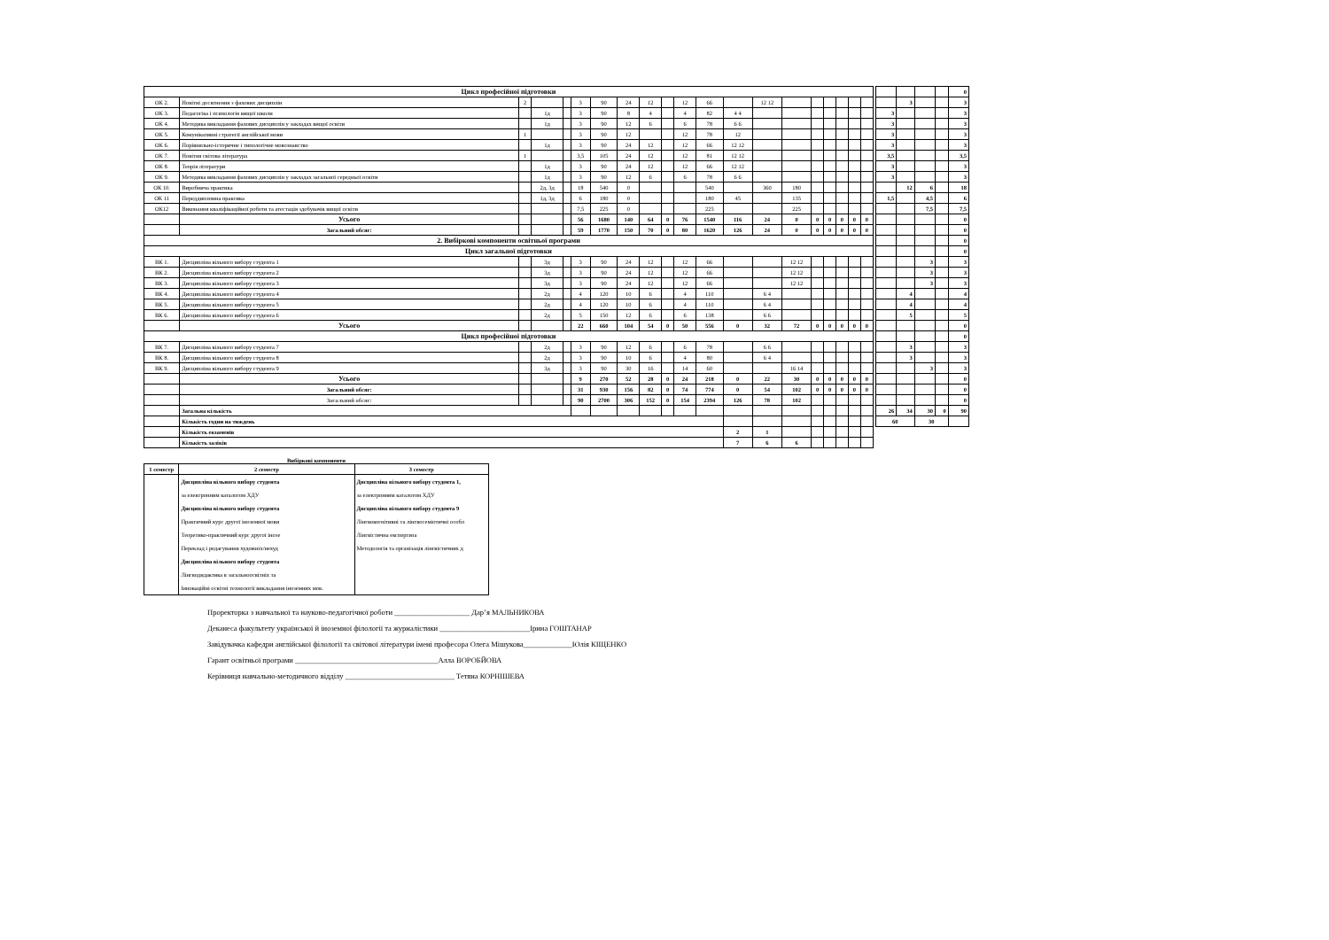| Цикл професійної підготовки | | | | | | | | | | | | | | | | | | | |
| ОК 2. | Новітні досягнення з фахових дисциплін | 2 | | | 3 | 90 | 24 | 12 | | 12 | 66 | | 12 12 | | | | | | |
| ОК 3. | Педагогіка і психологія вищої школи | | 1д | | 3 | 90 | 8 | 4 | | 4 | 82 | 4 4 | | | | | | | |
| ОК 4. | Методика викладання фахових дисциплін у закладах вищої освіти | | 1д | | 3 | 90 | 12 | 6 | | 6 | 78 | 6 6 | | | | | | | |
| ОК 5. | Комунікативні стратегії англійської мови | 1 | | | 3 | 90 | 12 | | | 12 | 78 | 12 | | | | | | | |
| ОК 6. | Порівняльно-історичне і типологічне мовознавство | | 1д | | 3 | 90 | 24 | 12 | | 12 | 66 | 12 12 | | | | | | | |
| ОК 7. | Новітня світова література | 1 | | | 3,5 | 105 | 24 | 12 | | 12 | 81 | 12 12 | | | | | | | |
| ОК 8. | Теорія літератури | | 1д | | 3 | 90 | 24 | 12 | | 12 | 66 | 12 12 | | | | | | | |
| ОК 9. | Методика викладання фахових дисциплін у закладах загальної середньої освіти | | 1д | | 3 | 90 | 12 | 6 | | 6 | 78 | 6 6 | | | | | | | |
| ОК 10. | Виробнича практика | | 2д, 3д | | 18 | 540 | 0 | | | | 540 | | 360 | 180 | | | | | |
| ОК 11 | Переддипломна практика | | 1д, 3д | | 6 | 180 | 0 | | | | 180 | 45 | | 135 | | | | | |
| ОК12 | Виконання кваліфікаційної роботи та атестація здобувачів вищої освіти | | | | 7,5 | 225 | 0 | | | | 225 | | | 225 | | | | | |
| | Усього | | | | 56 | 1680 | 140 | 64 | 0 | 76 | 1540 | 116 | 24 | 0 | 0 | 0 | 0 | 0 | 0 |
| | Загальний обсяг: | | | | 59 | 1770 | 150 | 70 | 0 | 80 | 1620 | 126 | 24 | 0 | 0 | 0 | 0 | 0 | 0 |
| 2. Вибіркові компоненти освітньої програми | | | | | | | | | | | | | | | | | | | |
| Цикл загальної підготовки | | | | | | | | | | | | | | | | | | | |
| ВК 1. | Дисципліна вільного вибору студента 1 | | 3д | | 3 | 90 | 24 | 12 | | 12 | 66 | | | 12 12 | | | | | |
| ВК 2. | Дисципліна вільного вибору студента 2 | | 3д | | 3 | 90 | 24 | 12 | | 12 | 66 | | | 12 12 | | | | | |
| ВК 3. | Дисципліна вільного вибору студента 3 | | 3д | | 3 | 90 | 24 | 12 | | 12 | 66 | | | 12 12 | | | | | |
| ВК 4. | Дисципліна вільного вибору студента 4 | | 2д | | 4 | 120 | 10 | 6 | | 4 | 110 | | 6 4 | | | | | | |
| ВК 5. | Дисципліна вільного вибору студента 5 | | 2д | | 4 | 120 | 10 | 6 | | 4 | 110 | | 6 4 | | | | | | |
| ВК 6. | Дисципліна вільного вибору студента 6 | | 2д | | 5 | 150 | 12 | 6 | | 6 | 138 | | 6 6 | | | | | | |
| | Усього | | | | 22 | 660 | 104 | 54 | 0 | 50 | 556 | 0 | 32 | 72 | 0 | 0 | 0 | 0 | 0 |
| Цикл професійної підготовки | | | | | | | | | | | | | | | | | | | |
| ВК 7. | Дисципліна вільного вибору студента 7 | | 2д | | 3 | 90 | 12 | 6 | | 6 | 78 | | 6 6 | | | | | | |
| ВК 8. | Дисципліна вільного вибору студента 8 | | 2д | | 3 | 90 | 10 | 6 | | 4 | 80 | | 6 4 | | | | | | |
| ВК 9. | Дисципліна вільного вибору студента 9 | | 3д | | 3 | 90 | 30 | 16 | | 14 | 60 | | | 16 14 | | | | | |
| | Усього | | | | 9 | 270 | 52 | 28 | 0 | 24 | 218 | 0 | 22 | 30 | 0 | 0 | 0 | 0 | 0 |
| | Загальний обсяг: | | | | 31 | 930 | 156 | 82 | 0 | 74 | 774 | 0 | 54 | 102 | 0 | 0 | 0 | 0 | 0 |
| | Загальний обсяг: | | | | 90 | 2700 | 306 | 152 | 0 | 154 | 2394 | 126 | 78 | 102 | | | | | |
| | Загальна кількість | | | | | | | | | | | | | | | | | | |
| | Кількість годин на тиждень | | | | | | | | | | | | | | | | | | |
| | Кількість екзаменів | | | | | | | | | | | 2 | 1 | | | | | | |
| | Кількість заліків | | | | | | | | | | | 7 | 6 | 6 | | | | | |
| | | | | 0 |
| | 3 | | | 3 |
| 3 | | | | 3 |
| 3 | | | | 3 |
| 3 | | | | 3 |
| 3 | | | | 3 |
| 3,5 | | | | 3,5 |
| 3 | | | | 3 |
| 3 | | | | 3 |
| | 12 | 6 | | 18 |
| 1,5 | | 4,5 | | 6 |
| | | 7,5 | | 7,5 |
| | | | | 0 |
| | | | | 0 |
| | | | | 0 |
| | | | | 0 |
| | | 3 | | 3 |
| | | 3 | | 3 |
| | | 3 | | 3 |
| | 4 | | | 4 |
| | 4 | | | 4 |
| | 5 | | | 5 |
| | | | | 0 |
| | | | | 0 |
| | 3 | | | 3 |
| | 3 | | | 3 |
| | | 3 | | 3 |
| | | | | 0 |
| | | | | 0 |
| | | | | 0 |
| 26 | 34 | 30 | 0 | 90 |
| 60 | | 30 | | |
Вибіркові компоненти
| 1 семестр | 2 семестр | 3 семестр |
| --- | --- | --- |
| | Дисципліна вільного вибору студента | Дисципліна вільного вибору студента 1, |
| | за електронним каталогом ХДУ | за електронним каталогом ХДУ |
| | Дисципліна вільного вибору студента | Дисципліна вільного вибору студента 9 |
| | Практичний курс другої іноземної мови | Лінгвокогнітивні та лінгвосеміотичні особл |
| | Теоретико-практичний курс другої інозе | Лінгвістична експертиза |
| | Переклад і редагування художніх/нехуд | Методологія та організація лінгвістичних д |
| | Дисципліна вільного вибору студента | |
| | Лінгводидактика в загальноосвітніх та | |
| | Інноваційні освітні технології викладання іноземних мов. | |
Проректорка з навчальної та науково-педагогічної роботи ____________________ Дар’я МАЛЬНИКОВА
Деканеса факультету української й іноземної філології та журналістики ________________________Ірина ГОШТАНАР
Завідувачка кафедри англійської філології та світової літератури імені професора Олега Мішукова_____________Юлія КІЩЕНКО
Гарант освітньої програми ______________________________________Алла ВОРОБЙОВА
Керівниця навчально-методичного відділу _____________________________ Тетяна КОРНІШЕВА